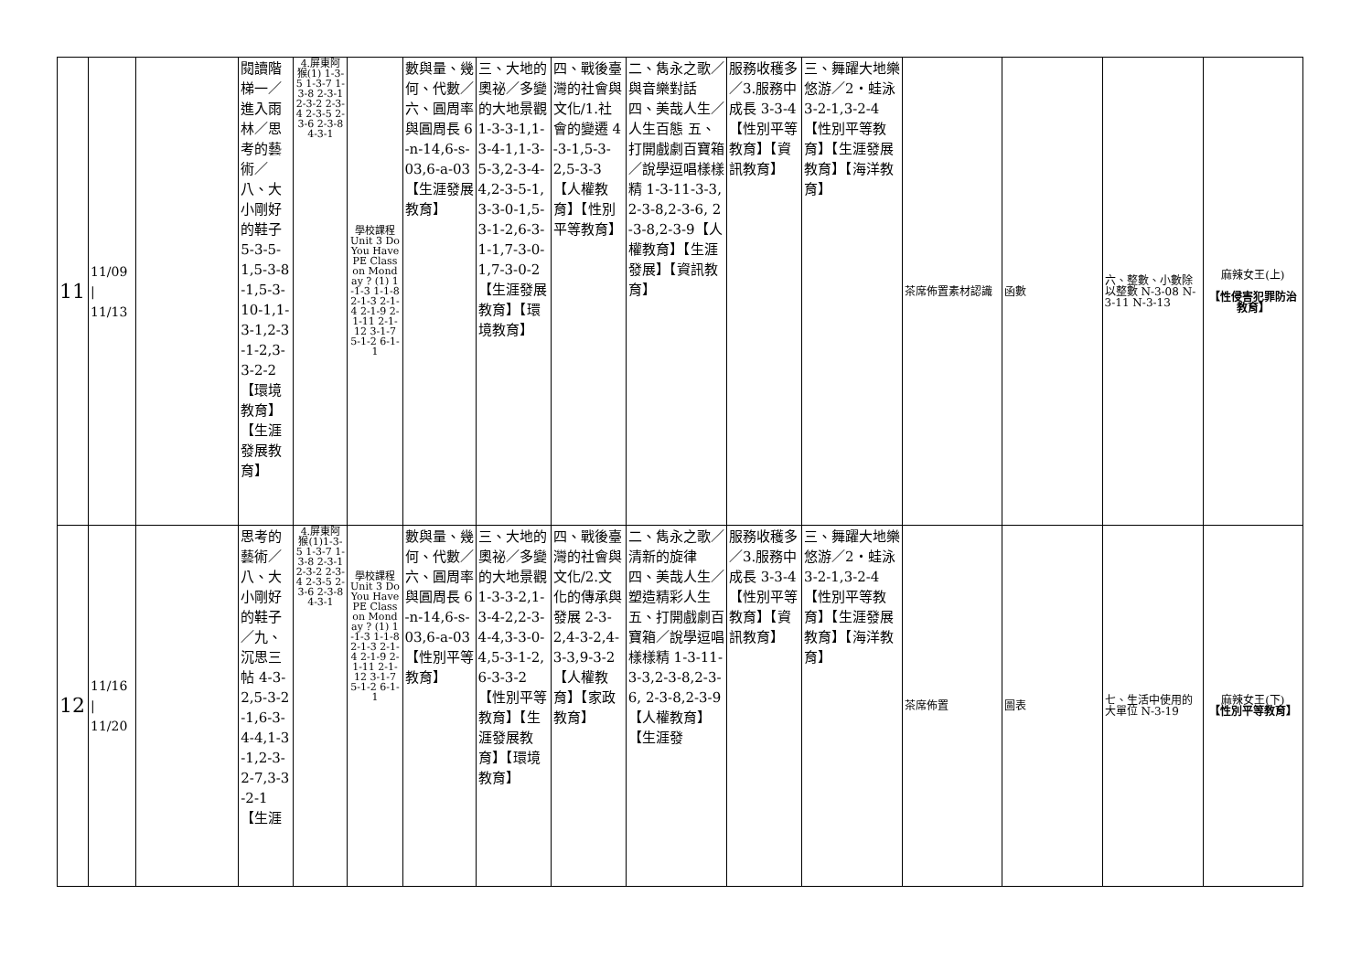| 11 | 11/09 / 11/13 | | 閱讀階梯一／進入雨林／思考的藝術／八、大小剛好的鞋子 5-3-5-1,5-3-8-1,5-3-10-1,1-3-1,2-3-1-2,3-3-2-2【環境教育】【生涯發展教育】 | 4.屏東阿猴(1) 1-3-5 1-3-7 1-3-8 2-3-1 2-3-2 2-3-4 2-3-5 2-3-6 2-3-8 4-3-1 | 學校課程 Unit 3 Do You Have PE Class on Monday ? (1) 1-1-3 1-1-8 2-1-3 2-1-4 2-1-9 2-1-11 2-1-12 3-1-7 5-1-2 6-1-1 | 數與量、幾何、代數／六、圓周率與圓周長 6-n-14,6-s-03,6-a-03【生涯發展教育】 | 三、大地的奧祕／多變的大地景觀 1-3-3-1,1-3-4-1,1-3-5-3,2-3-4-4,2-3-5-1,3-3-0-1,5-3-1-2,6-3-1-1,7-3-0-1,7-3-0-2【生涯發展教育】【環境教育】 | 四、戰後臺灣的社會與文化/1.社會的變遷 4-3-1,5-3-2,5-3-3【人權教育】【性別平等教育】 | 二、雋永之歌／與音樂對話 四、美哉人生／人生百態 五、打開戲劇百寶箱／說學逗唱樣樣精 1-3-11-3-3,2-3-8,2-3-6, 2-3-8,2-3-9【人權教育】【生涯發展】【資訊教育】 | 服務收穫多／3.服務中成長 3-3-4【性別平等教育】【資訊教育】 | 三、舞躍大地樂悠游／2‧蛙泳 3-2-1,3-2-4【性別平等教育】【生涯發展教育】【海洋教育】 | 茶席佈置素材認識 | 函數 | 六、整數、小數除以整數 N-3-08 N-3-11 N-3-13 | 麻辣女王(上) 【性侵害犯罪防治教育】 |
| 12 | 11/16 / 11/20 | | 思考的藝術／八、大小剛好的鞋子／九、沉思三帖 4-3-2,5-3-2-1,6-3-4-4,1-3-1,2-3-2-7,3-3-2-1【生涯 | 4.屏東阿猴(1)1-3-5 1-3-7 1-3-8 2-3-1 2-3-2 2-3-4 2-3-5 2-3-6 2-3-8 4-3-1 | 學校課程 Unit 3 Do You Have PE Class on Monday ? (1) 1-1-3 1-1-8 2-1-3 2-1-4 2-1-9 2-1-11 2-1-12 3-1-7 5-1-2 6-1-1 | 數與量、幾何、代數／六、圓周率與圓周長 6-n-14,6-s-03,6-a-03【性別平等教育】 | 三、大地的奧祕／多變的大地景觀 1-3-3-2,1-3-4-2,2-3-4-4,3-3-0-4,5-3-1-2,6-3-3-2【性別平等教育】【生涯發展教育】【環境教育】 | 四、戰後臺灣的社會與文化/2.文化的傳承與發展 2-3-2,4-3-2,4-3-3,9-3-2【人權教育】【家政教育】 | 二、雋永之歌／清新的旋律 四、美哉人生／塑造精彩人生 五、打開戲劇百寶箱／說學逗唱樣樣精 1-3-11-3-3,2-3-8,2-3-6, 2-3-8,2-3-9【人權教育】【生涯發 | 服務收穫多／3.服務中成長 3-3-4【性別平等教育】【資訊教育】 | 三、舞躍大地樂悠游／2‧蛙泳 3-2-1,3-2-4【性別平等教育】【生涯發展教育】【海洋教育】 | 茶席佈置 | 圖表 | 七、生活中使用的大單位 N-3-19 | 麻辣女王(下) 【性別平等教育】 |